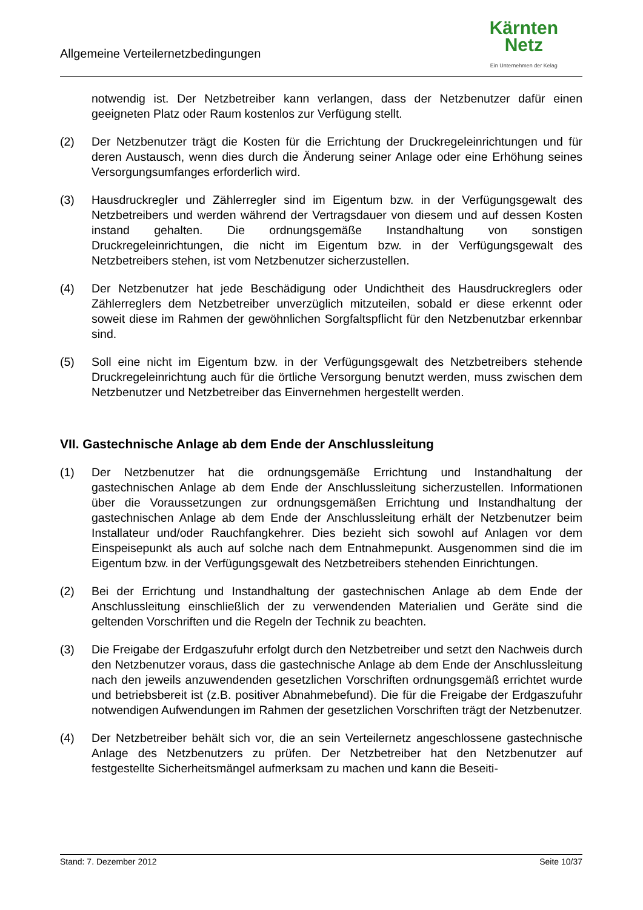Allgemeine Verteilernetzbedingungen
Kärnten
Netz
Ein Unternehmen der Kelag
notwendig ist. Der Netzbetreiber kann verlangen, dass der Netzbenutzer dafür einen geeigneten Platz oder Raum kostenlos zur Verfügung stellt.
(2) Der Netzbenutzer trägt die Kosten für die Errichtung der Druckregeleinrichtungen und für deren Austausch, wenn dies durch die Änderung seiner Anlage oder eine Erhöhung seines Versorgungsumfanges erforderlich wird.
(3) Hausdruckregler und Zählerregler sind im Eigentum bzw. in der Verfügungsgewalt des Netzbetreibers und werden während der Vertragsdauer von diesem und auf dessen Kosten instand gehalten. Die ordnungsgemäße Instandhaltung von sonstigen Druckregeleinrichtungen, die nicht im Eigentum bzw. in der Verfügungsgewalt des Netzbetreibers stehen, ist vom Netzbenutzer sicherzustellen.
(4) Der Netzbenutzer hat jede Beschädigung oder Undichtheit des Hausdruckreglers oder Zählerreglers dem Netzbetreiber unverzüglich mitzuteilen, sobald er diese erkennt oder soweit diese im Rahmen der gewöhnlichen Sorgfaltspflicht für den Netzbenutzbar erkennbar sind.
(5) Soll eine nicht im Eigentum bzw. in der Verfügungsgewalt des Netzbetreibers stehende Druckregeleinrichtung auch für die örtliche Versorgung benutzt werden, muss zwischen dem Netzbenutzer und Netzbetreiber das Einvernehmen hergestellt werden.
VII. Gastechnische Anlage ab dem Ende der Anschlussleitung
(1) Der Netzbenutzer hat die ordnungsgemäße Errichtung und Instandhaltung der gastechnischen Anlage ab dem Ende der Anschlussleitung sicherzustellen. Informationen über die Voraussetzungen zur ordnungsgemäßen Errichtung und Instandhaltung der gastechnischen Anlage ab dem Ende der Anschlussleitung erhält der Netzbenutzer beim Installateur und/oder Rauchfangkehrer. Dies bezieht sich sowohl auf Anlagen vor dem Einspeisepunkt als auch auf solche nach dem Entnahmepunkt. Ausgenommen sind die im Eigentum bzw. in der Verfügungsgewalt des Netzbetreibers stehenden Einrichtungen.
(2) Bei der Errichtung und Instandhaltung der gastechnischen Anlage ab dem Ende der Anschlussleitung einschließlich der zu verwendenden Materialien und Geräte sind die geltenden Vorschriften und die Regeln der Technik zu beachten.
(3) Die Freigabe der Erdgaszufuhr erfolgt durch den Netzbetreiber und setzt den Nachweis durch den Netzbenutzer voraus, dass die gastechnische Anlage ab dem Ende der Anschlussleitung nach den jeweils anzuwendenden gesetzlichen Vorschriften ordnungsgemäß errichtet wurde und betriebsbereit ist (z.B. positiver Abnahmebefund). Die für die Freigabe der Erdgaszufuhr notwendigen Aufwendungen im Rahmen der gesetzlichen Vorschriften trägt der Netzbenutzer.
(4) Der Netzbetreiber behält sich vor, die an sein Verteilernetz angeschlossene gastechnische Anlage des Netzbenutzers zu prüfen. Der Netzbetreiber hat den Netzbenutzer auf festgestellte Sicherheitsmängel aufmerksam zu machen und kann die Beseiti-
Stand: 7. Dezember 2012 Seite 10/37